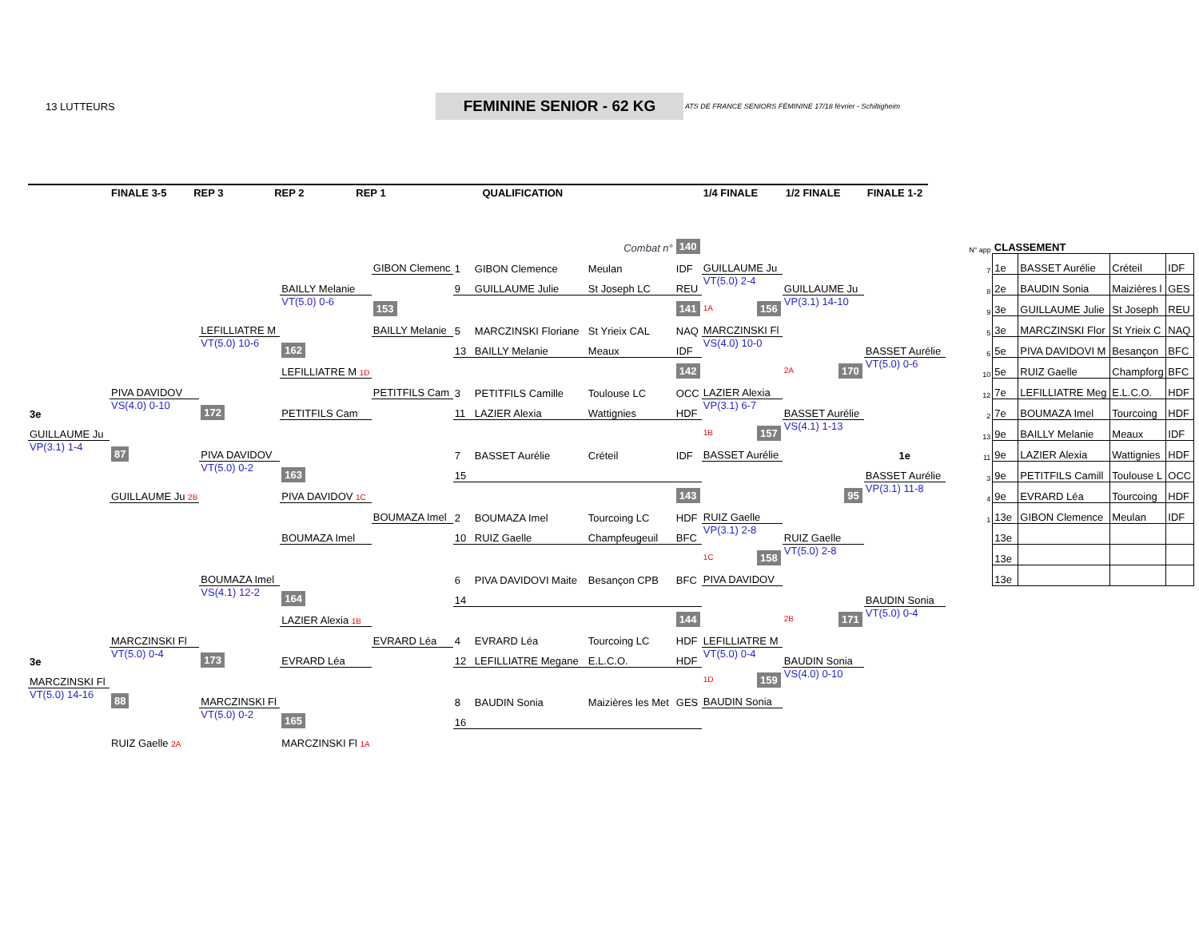13 LUTTEURS
FEMININE SENIOR - 62 KG
ATS DE FRANCE SENIORS FÉMININE 17/18 février - Schiltigheim
| | FINALE 3-5 | REP 3 | REP 2 | REP 1 | QUALIFICATION | 1/4 FINALE | 1/2 FINALE | FINALE 1-2 |
| | | | | | | | Combat n° | 140 | | | | | N° app | CLASSEMENT | | | |
| | | | | GIBON Clemenc | 1 | GIBON Clemence | Meulan | IDF | GUILLAUME Ju | | | | 7 | 1e | BASSET Aurélie | Créteil | IDF |
| | | | BAILLY Melanie | | 9 | GUILLAUME Julie | St Joseph LC | REU | VT(5.0) 2-4 | GUILLAUME Ju | | | 8 | 2e | BAUDIN Sonia | Maizières l | GES |
| | | | VT(5.0) 0-6 | 153 | | | | 141 | 1A 156 | VP(3.1) 14-10 | | | 9 | 3e | GUILLAUME Julie | St Joseph | REU |
| | | LEFILLIATRE M | | BAILLY Melanie | 5 | MARCZINSKI Floriane | St Yrieix CAL | NAQ | MARCZINSKI Fl | | | | 5 | 3e | MARCZINSKI Flor | St Yrieix C | NAQ |
| | | VT(5.0) 10-6 | 162 | | 13 | BAILLY Melanie | Meaux | IDF | VS(4.0) 10-0 | | BASSET Aurélie | | 6 | 5e | PIVA DAVIDOVI M | Besançon | BFC |
| | | | LEFILLIATRE M 1D | | | | | 142 | | 2A 170 | VT(5.0) 0-6 | | 10 | 5e | RUIZ Gaelle | Champforg | BFC |
| | PIVA DAVIDOV | | | PETITFILS Cam | 3 | PETITFILS Camille | Toulouse LC | OCC | LAZIER Alexia | | | | 12 | 7e | LEFILLIATRE Meg | E.L.C.O. | HDF |
| 3e | VS(4.0) 0-10 | 172 | PETITFILS Cam | | 11 | LAZIER Alexia | Wattignies | HDF | VP(3.1) 6-7 | BASSET Aurélie | | | 2 | 7e | BOUMAZA Imel | Tourcoing | HDF |
| GUILLAUME Ju | | | | | | | | | 1B 157 | VS(4.1) 1-13 | | | 13 | 9e | BAILLY Melanie | Meaux | IDF |
| VP(3.1) 1-4 | 87 | PIVA DAVIDOV | | | 7 | BASSET Aurélie | Créteil | IDF | BASSET Aurélie | | 1e | | 11 | 9e | LAZIER Alexia | Wattignies | HDF |
| | | VT(5.0) 0-2 | 163 | | 15 | | | | | | BASSET Aurélie | | 3 | 9e | PETITFILS Camill | Toulouse L | OCC |
| | GUILLAUME Ju 2B | | PIVA DAVIDOV 1C | | | | | 143 | | 95 | VP(3.1) 11-8 | | 4 | 9e | EVRARD Léa | Tourcoing | HDF |
| | | | | BOUMAZA Imel | 2 | BOUMAZA Imel | Tourcoing LC | HDF | RUIZ Gaelle | | | | 1 | 13e | GIBON Clemence | Meulan | IDF |
| | | | BOUMAZA Imel | | 10 | RUIZ Gaelle | Champfeugeuil | BFC | VP(3.1) 2-8 | RUIZ Gaelle | | | | 13e | | | |
| | | | | | | | | | 1C 158 | VT(5.0) 2-8 | | | | 13e | | | |
| | | BOUMAZA Imel | | | 6 | PIVA DAVIDOVI Maite | Besançon CPB | BFC | PIVA DAVIDOV | | | | | 13e | | | |
| | | VS(4.1) 12-2 | 164 | | 14 | | | | | | BAUDIN Sonia | | | | | | |
| | | | LAZIER Alexia 1B | | | | | 144 | | 2B 171 | VT(5.0) 0-4 | | | | | | |
| | MARCZINSKI Fl | | | EVRARD Léa | 4 | EVRARD Léa | Tourcoing LC | HDF | LEFILLIATRE M | | | | | | | | |
| 3e | VT(5.0) 0-4 | 173 | EVRARD Léa | | 12 | LEFILLIATRE Megane | E.L.C.O. | HDF | VT(5.0) 0-4 | BAUDIN Sonia | | | | | | | |
| MARCZINSKI Fl | | | | | | | | | 1D 159 | VS(4.0) 0-10 | | | | | | | |
| VT(5.0) 14-16 | 88 | MARCZINSKI Fl | | | 8 | BAUDIN Sonia | Maizières les Met | GES | BAUDIN Sonia | | | | | | | | |
| | | VT(5.0) 0-2 | 165 | | 16 | | | | | | | | | | | | |
| | RUIZ Gaelle 2A | | MARCZINSKI Fl 1A | | | | | | | | | | | | | | |